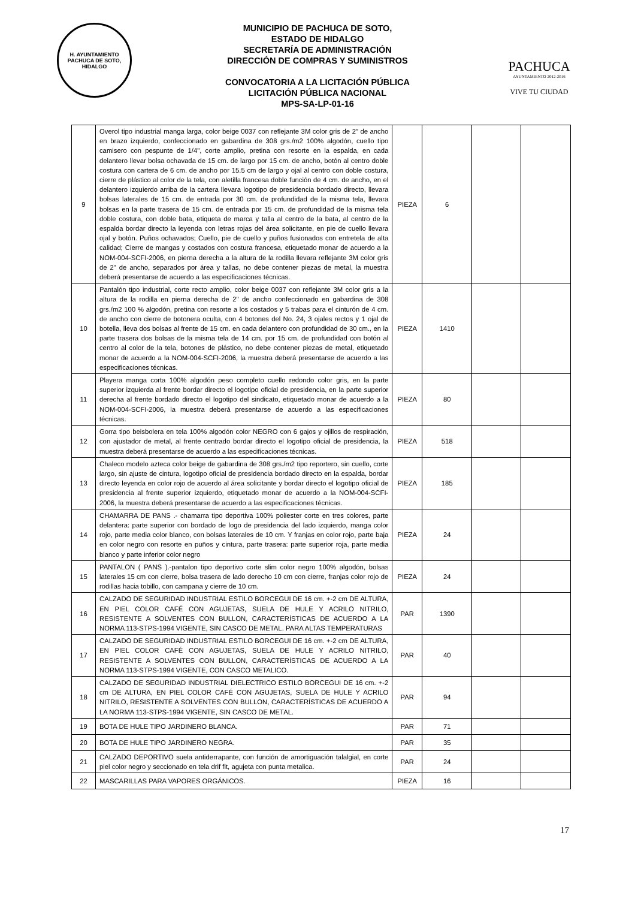H. AYUNTAMIENTO
PACHUCA DE SOTO, HIDALGO
MUNICIPIO DE PACHUCA DE SOTO,
ESTADO DE HIDALGO
SECRETARÍA DE ADMINISTRACIÓN
DIRECCIÓN DE COMPRAS Y SUMINISTROS
CONVOCATORIA A LA LICITACIÓN PÚBLICA
LICITACIÓN PÚBLICA NACIONAL
MPS-SA-LP-01-16
PACHUCA
AYUNTAMIENTO 2012-2016
VIVE TU CIUDAD
| 9 | Overol tipo industrial manga larga, color beige 0037 con reflejante 3M color gris de 2" de ancho en brazo izquierdo, confeccionado en gabardina de 308 grs./m2 100% algodón, cuello tipo camisero con pespunte de 1/4", corte amplio, pretina con resorte en la espalda, en cada delantero llevar bolsa ochavada de 15 cm. de largo por 15 cm. de ancho, botón al centro doble costura con cartera de 6 cm. de ancho por 15.5 cm de largo y ojal al centro con doble costura, cierre de plástico al color de la tela, con aletilla francesa doble función de 4 cm. de ancho, en el delantero izquierdo arriba de la cartera llevara logotipo de presidencia bordado directo, llevara bolsas laterales de 15 cm. de entrada por 30 cm. de profundidad de la misma tela, llevara bolsas en la parte trasera de 15 cm. de entrada por 15 cm. de profundidad de la misma tela doble costura, con doble bata, etiqueta de marca y talla al centro de la bata, al centro de la espalda bordar directo la leyenda con letras rojas del área solicitante, en pie de cuello llevara ojal y botón. Puños ochavados; Cuello, pie de cuello y puños fusionados con entretela de alta calidad; Cierre de mangas y costados con costura francesa, etiquetado monar de acuerdo a la NOM-004-SCFI-2006, en pierna derecha a la altura de la rodilla llevara reflejante 3M color gris de 2" de ancho, separados por área y tallas, no debe contener piezas de metal, la muestra deberá presentarse de acuerdo a las especificaciones técnicas. | PIEZA | 6 | | |
| 10 | Pantalón tipo industrial, corte recto amplio, color beige 0037 con reflejante 3M color gris a la altura de la rodilla en pierna derecha de 2" de ancho confeccionado en gabardina de 308 grs./m2 100 % algodón, pretina con resorte a los costados y 5 trabas para el cinturón de 4 cm. de ancho con cierre de botonera oculta, con 4 botones del No. 24, 3 ojales rectos y 1 ojal de botella, lleva dos bolsas al frente de 15 cm. en cada delantero con profundidad de 30 cm., en la parte trasera dos bolsas de la misma tela de 14 cm. por 15 cm. de profundidad con botón al centro al color de la tela, botones de plástico, no debe contener piezas de metal, etiquetado monar de acuerdo a la NOM-004-SCFI-2006, la muestra deberá presentarse de acuerdo a las especificaciones técnicas. | PIEZA | 1410 | | |
| 11 | Playera manga corta 100% algodón peso completo cuello redondo color gris, en la parte superior izquierda al frente bordar directo el logotipo oficial de presidencia, en la parte superior derecha al frente bordado directo el logotipo del sindicato, etiquetado monar de acuerdo a la NOM-004-SCFI-2006, la muestra deberá presentarse de acuerdo a las especificaciones técnicas. | PIEZA | 80 | | |
| 12 | Gorra tipo beisbolera en tela 100% algodón color NEGRO con 6 gajos y ojillos de respiración, con ajustador de metal, al frente centrado bordar directo el logotipo oficial de presidencia, la muestra deberá presentarse de acuerdo a las especificaciones técnicas. | PIEZA | 518 | | |
| 13 | Chaleco modelo azteca color beige de gabardina de 308 grs./m2 tipo reportero, sin cuello, corte largo, sin ajuste de cintura, logotipo oficial de presidencia bordado directo en la espalda, bordar directo leyenda en color rojo de acuerdo al área solicitante y bordar directo el logotipo oficial de presidencia al frente superior izquierdo, etiquetado monar de acuerdo a la NOM-004-SCFI-2006, la muestra deberá presentarse de acuerdo a las especificaciones técnicas. | PIEZA | 185 | | |
| 14 | CHAMARRA DE PANS .- chamarra tipo deportiva 100% poliester corte en tres colores, parte delantera: parte superior con bordado de logo de presidencia del lado izquierdo, manga color rojo, parte media color blanco, con bolsas laterales de 10 cm. Y franjas en color rojo, parte baja en color negro con resorte en puños y cintura, parte trasera: parte superior roja, parte media blanco y parte inferior color negro | PIEZA | 24 | | |
| 15 | PANTALON ( PANS ).-pantalon tipo deportivo corte slim color negro 100% algodón, bolsas laterales 15 cm con cierre, bolsa trasera de lado derecho 10 cm con cierre, franjas color rojo de rodillas hacia tobillo, con campana y cierre de 10 cm. | PIEZA | 24 | | |
| 16 | CALZADO DE SEGURIDAD INDUSTRIAL ESTILO BORCEGUI DE 16 cm. +-2 cm DE ALTURA, EN PIEL COLOR CAFÉ CON AGUJETAS, SUELA DE HULE Y ACRILO NITRILO, RESISTENTE A SOLVENTES CON BULLON, CARACTERÍSTICAS DE ACUERDO A LA NORMA 113-STPS-1994 VIGENTE, SIN CASCO DE METAL. PARA ALTAS TEMPERATURAS | PAR | 1390 | | |
| 17 | CALZADO DE SEGURIDAD INDUSTRIAL ESTILO BORCEGUI DE 16 cm. +-2 cm DE ALTURA, EN PIEL COLOR CAFÉ CON AGUJETAS, SUELA DE HULE Y ACRILO NITRILO, RESISTENTE A SOLVENTES CON BULLON, CARACTERÍSTICAS DE ACUERDO A LA NORMA 113-STPS-1994 VIGENTE, CON CASCO METALICO. | PAR | 40 | | |
| 18 | CALZADO DE SEGURIDAD INDUSTRIAL DIELECTRICO ESTILO BORCEGUI DE 16 cm. +-2 cm DE ALTURA, EN PIEL COLOR CAFÉ CON AGUJETAS, SUELA DE HULE Y ACRILO NITRILO, RESISTENTE A SOLVENTES CON BULLON, CARACTERÍSTICAS DE ACUERDO A LA NORMA 113-STPS-1994 VIGENTE, SIN CASCO DE METAL. | PAR | 94 | | |
| 19 | BOTA DE HULE TIPO JARDINERO BLANCA. | PAR | 71 | | |
| 20 | BOTA DE HULE TIPO JARDINERO NEGRA. | PAR | 35 | | |
| 21 | CALZADO DEPORTIVO suela antiderrapante, con función de amortiguación talalgial, en corte piel color negro y seccionado en tela drif fit, agujeta con punta metalica. | PAR | 24 | | |
| 22 | MASCARILLAS PARA VAPORES ORGÁNICOS. | PIEZA | 16 | | |
17